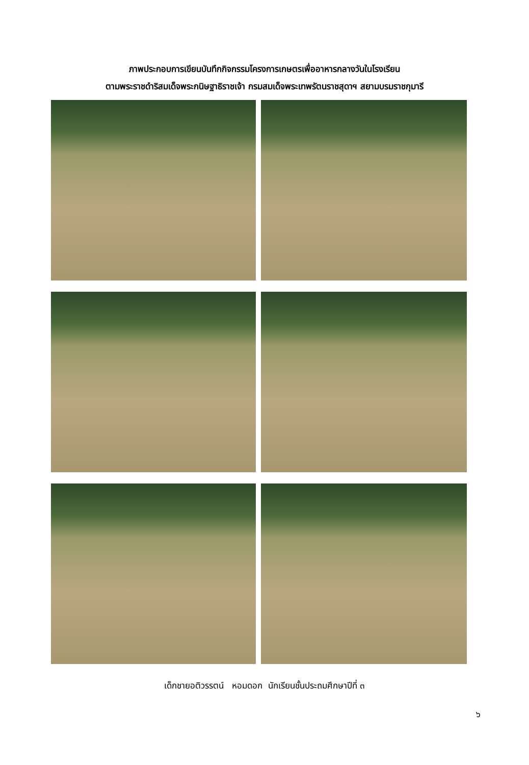ภาพประกอบการเขียนบันทึกกิจกรรมโครงการเกษตรเพื่ออาหารกลางวันในโรงเรียน
ตามพระราชดำริสมเด็จพระกนิษฐาธิราชเจ้า กรมสมเด็จพระเทพรัตนราชสุดาฯ สยามบรมราชกุมารี
เด็กชายอติวรรตน์ หอมดอก นักเรียนชั้นประถมศึกษาปีที่ ๓
๖